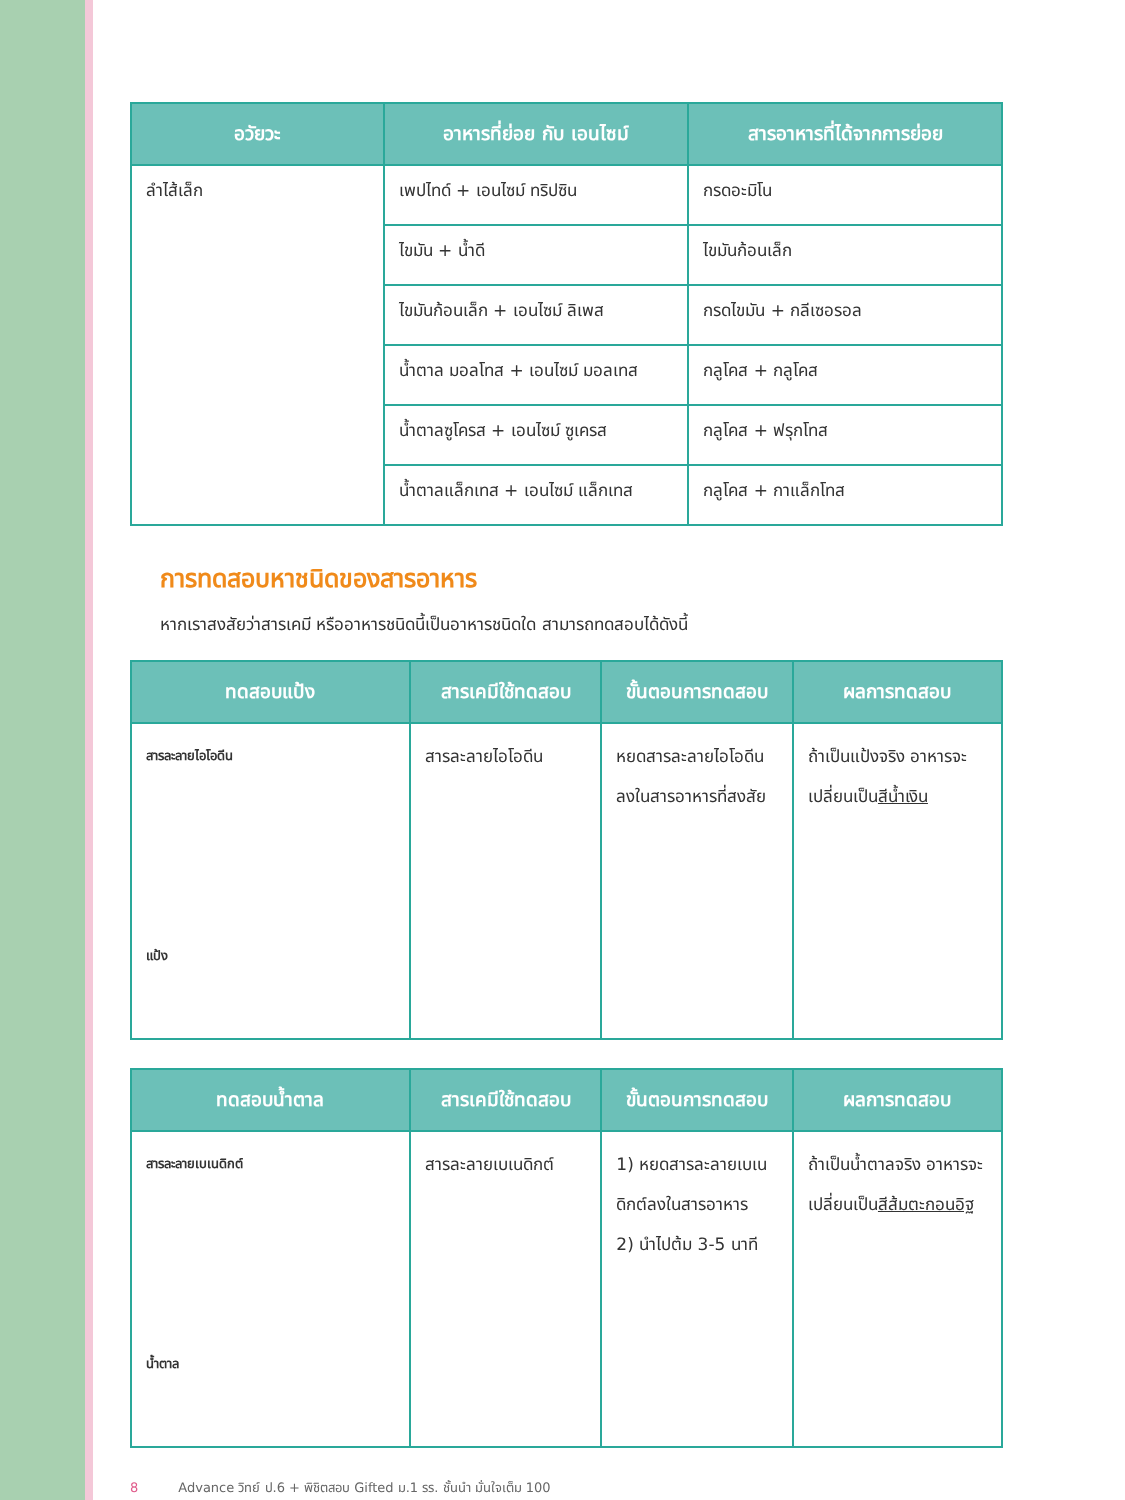| อวัยวะ | อาหารที่ย่อย กับ เอนไซม์ | สารอาหารที่ได้จากการย่อย |
| --- | --- | --- |
| ลำไส้เล็ก | เพปไทด์ + เอนไซม์ ทริปซิน | กรดอะมิโน |
| | ไขมัน + น้ำดี | ไขมันก้อนเล็ก |
| | ไขมันก้อนเล็ก + เอนไซม์ ลิเพส | กรดไขมัน + กลีเซอรอล |
| | น้ำตาล มอลโทส + เอนไซม์ มอลเทส | กลูโคส + กลูโคส |
| | น้ำตาลซูโครส + เอนไซม์ ซูเครส | กลูโคส + ฟรุกโทส |
| | น้ำตาลแล็กเทส + เอนไซม์ แล็กเทส | กลูโคส + กาแล็กโทส |
การทดสอบหาชนิดของสารอาหาร
หากเราสงสัยว่าสารเคมี หรืออาหารชนิดนี้เป็นอาหารชนิดใด สามารถทดสอบได้ดังนี้
| ทดสอบแป้ง | สารเคมีใช้ทดสอบ | ขั้นตอนการทดสอบ | ผลการทดสอบ |
| --- | --- | --- | --- |
| สารละลายไอโอดีน แป้ง | สารละลายไอโอดีน | หยดสารละลายไอโอดีนลงในสารอาหารที่สงสัย | ถ้าเป็นแป้งจริง อาหารจะเปลี่ยนเป็น สีน้ำเงิน |
| ทดสอบน้ำตาล | สารเคมีใช้ทดสอบ | ขั้นตอนการทดสอบ | ผลการทดสอบ |
| --- | --- | --- | --- |
| สารละลายเบเนดิกต์ น้ำตาล | สารละลายเบเนดิกต์ | 1) หยดสารละลายเบเนดิกต์ลงในสารอาหาร 2) นำไปต้ม 3-5 นาที | ถ้าเป็นน้ำตาลจริง อาหารจะเปลี่ยนเป็น สีส้มตะกอนอิฐ |
8 Advance วิทย์ ป.6 + พิชิตสอบ Gifted ม.1 รร. ชั้นนำ มั่นใจเต็ม 100